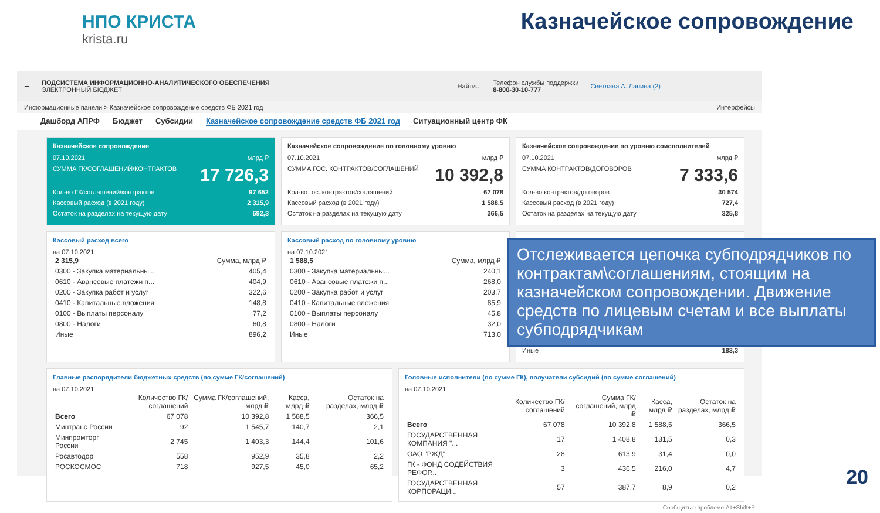НПО КРИСТА
krista.ru
Казначейское сопровождение
☰
ПОДСИСТЕМА ИНФОРМАЦИОННО-АНАЛИТИЧЕСКОГО ОБЕСПЕЧЕНИЯ
ЭЛЕКТРОННЫЙ БЮДЖЕТ
Найти... Телефон службы поддержки
8-800-30-10-777 Светлана А. Лапина (2)
Информационные панели > Казначейское сопровождение средств ФБ 2021 год Интерфейсы
Дашборд АПРФ Бюджет Субсидии Казначейское сопровождение средств ФБ 2021 год Ситуационный центр ФК
Казначейское сопровождение
07.10.2021 млрд ₽
17 726,3 СУММА ГК/СОГЛАШЕНИЙ/КОНТРАКТОВ
Кол-во ГК/соглашений/контрактов 97 652
Кассовый расход (в 2021 году) 2 315,9
Остаток на разделах на текущую дату 692,3
Казначейское сопровождение по головному уровню
07.10.2021 млрд ₽
10 392,8 СУММА ГОС. КОНТРАКТОВ/СОГЛАШЕНИЙ
Кол-во гос. контрактов/соглашений 67 078
Кассовый расход (в 2021 году) 1 588,5
Остаток на разделах на текущую дату 366,5
Казначейское сопровождение по уровню соисполнителей
07.10.2021 млрд ₽
7 333,6 СУММА КОНТРАКТОВ/ДОГОВОРОВ
Кол-во контрактов/договоров 30 574
Кассовый расход (в 2021 году) 727,4
Остаток на разделах на текущую дату 325,8
Кассовый расход всего
на 07.10.2021
| 2 315,9 | Сумма, млрд ₽ |
| 0300 - Закупка материальны... | 405,4 |
| 0610 - Авансовые платежи п... | 404,9 |
| 0200 - Закупка работ и услуг | 322,6 |
| 0410 - Капитальные вложения | 148,8 |
| 0100 - Выплаты персоналу | 77,2 |
| 0800 - Налоги | 60,8 |
| Иные | 896,2 |
Кассовый расход по головному уровню
на 07.10.2021
| 1 588,5 | Сумма, млрд ₽ |
| 0300 - Закупка материальны... | 240,1 |
| 0610 - Авансовые платежи п... | 268,0 |
| 0200 - Закупка работ и услуг | 203,7 |
| 0410 - Капитальные вложения | 85,9 |
| 0100 - Выплаты персоналу | 45,8 |
| 0800 - Налоги | 32,0 |
| Иные | 713,0 |
Иные 183,3
Главные распорядители бюджетных средств (по сумме ГК/соглашений)
на 07.10.2021
| | Количество ГК/соглашений | Сумма ГК/соглашений, млрд ₽ | Касса, млрд ₽ | Остаток на разделах, млрд ₽ |
| --- | --- | --- | --- | --- |
| Всего | 67 078 | 10 392,8 | 1 588,5 | 366,5 |
| Минтранс России | 92 | 1 545,7 | 140,7 | 2,1 |
| Минпромторг России | 2 745 | 1 403,3 | 144,4 | 101,6 |
| Росавтодор | 558 | 952,9 | 35,8 | 2,2 |
| РОСКОСМОС | 718 | 927,5 | 45,0 | 65,2 |
Головные исполнители (по сумме ГК), получатели субсидий (по сумме соглашений)
на 07.10.2021
| | Количество ГК/соглашений | Сумма ГК/соглашений, млрд ₽ | Касса, млрд ₽ | Остаток на разделах, млрд ₽ |
| --- | --- | --- | --- | --- |
| Всего | 67 078 | 10 392,8 | 1 588,5 | 366,5 |
| ГОСУДАРСТВЕННАЯ КОМПАНИЯ "... | 17 | 1 408,8 | 131,5 | 0,3 |
| ОАО "РЖД" | 28 | 613,9 | 31,4 | 0,0 |
| ГК - ФОНД СОДЕЙСТВИЯ РЕФОР... | 3 | 436,5 | 216,0 | 4,7 |
| ГОСУДАРСТВЕННАЯ КОРПОРАЦИ... | 57 | 387,7 | 8,9 | 0,2 |
Сообщить о проблеме Alt+Shift+P
Отслеживается цепочка субподрядчиков по контрактам\соглашениям, стоящим на казначейском сопровождении. Движение средств по лицевым счетам и все выплаты субподрядчикам
20